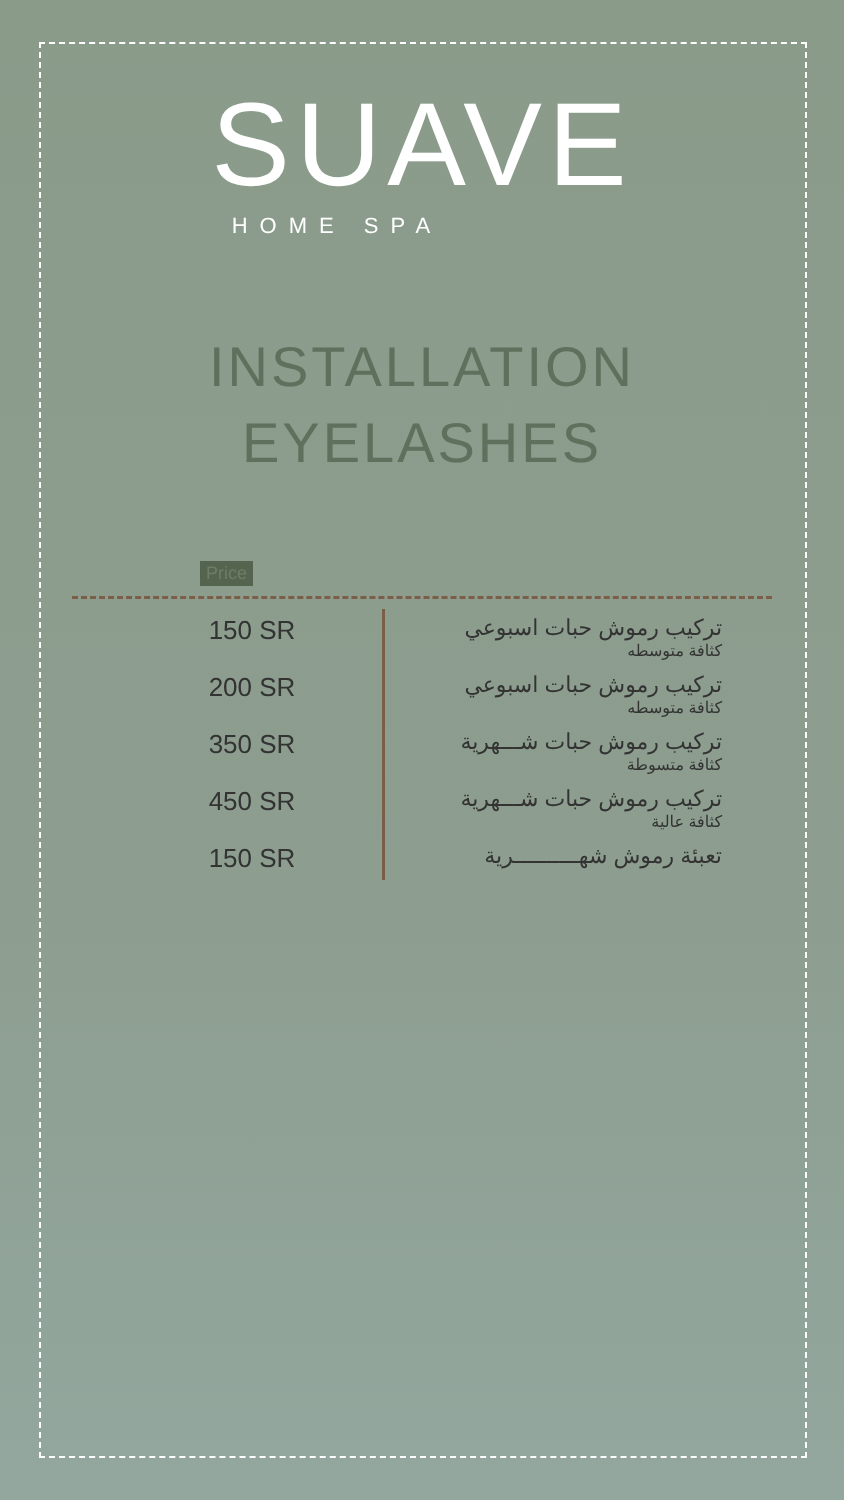SUAVE
HOME SPA
INSTALLATION
EYELASHES
Price
| 150 SR | تركيب رموش حبات اسبوعي كثافة متوسطه |
| 200 SR | تركيب رموش حبات اسبوعي كثافة متوسطه |
| 350 SR | تركيب رموش حبات شـــهرية كثافة متسوطة |
| 450 SR | تركيب رموش حبات شـــهرية كثافة عالية |
| 150 SR | تعبئة رموش شهــــــــــرية |